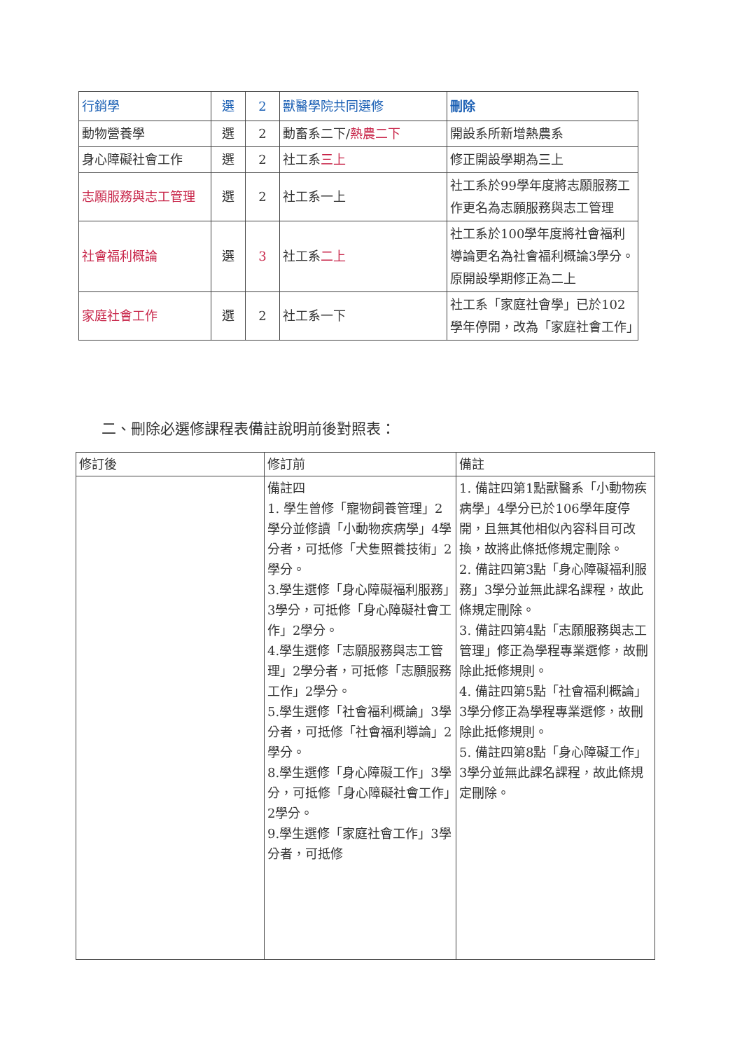| 行銷學 | 選 | 2 | 獸醫學院共同選修 | 刪除 |
| 動物營養學 | 選 | 2 | 動畜系二下/ 熱農二下 | 開設系所新增熱農系 |
| 身心障礙社會工作 | 選 | 2 | 社工系 三上 | 修正開設學期為三上 |
| 志願服務與志工管理 | 選 | 2 | 社工系一上 | 社工系於99學年度將志願服務工作更名為志願服務與志工管理 |
| 社會福利概論 | 選 | 3 | 社工系 二上 | 社工系於100學年度將社會福利導論更名為社會福利概論3學分。原開設學期修正為二上 |
| 家庭社會工作 | 選 | 2 | 社工系一下 | 社工系「家庭社會學」已於102學年停開，改為「家庭社會工作」 |
二、刪除必選修課程表備註說明前後對照表：
| 修訂後 | 修訂前 | 備註 |
| | 備註四 1. 學生曾修「寵物飼養管理」2學分並修讀「小動物疾病學」4學分者，可抵修「犬隻照養技術」2學分。 3.學生選修「身心障礙福利服務」3學分，可抵修「身心障礙社會工作」2學分。 4.學生選修「志願服務與志工管理」2學分者，可抵修「志願服務工作」2學分。 5.學生選修「社會福利概論」3學分者，可抵修「社會福利導論」2學分。 8.學生選修「身心障礙工作」3學分，可抵修「身心障礙社會工作」2學分。 9.學生選修「家庭社會工作」3學分者，可抵修 | 1. 備註四第1點獸醫系「小動物疾病學」4學分已於106學年度停開，且無其他相似內容科目可改換，故將此條抵修規定刪除。 2. 備註四第3點「身心障礙福利服務」3學分並無此課名課程，故此條規定刪除。 3. 備註四第4點「志願服務與志工管理」修正為學程專業選修，故刪除此抵修規則。 4. 備註四第5點「社會福利概論」3學分修正為學程專業選修，故刪除此抵修規則。 5. 備註四第8點「身心障礙工作」3學分並無此課名課程，故此條規定刪除。 |